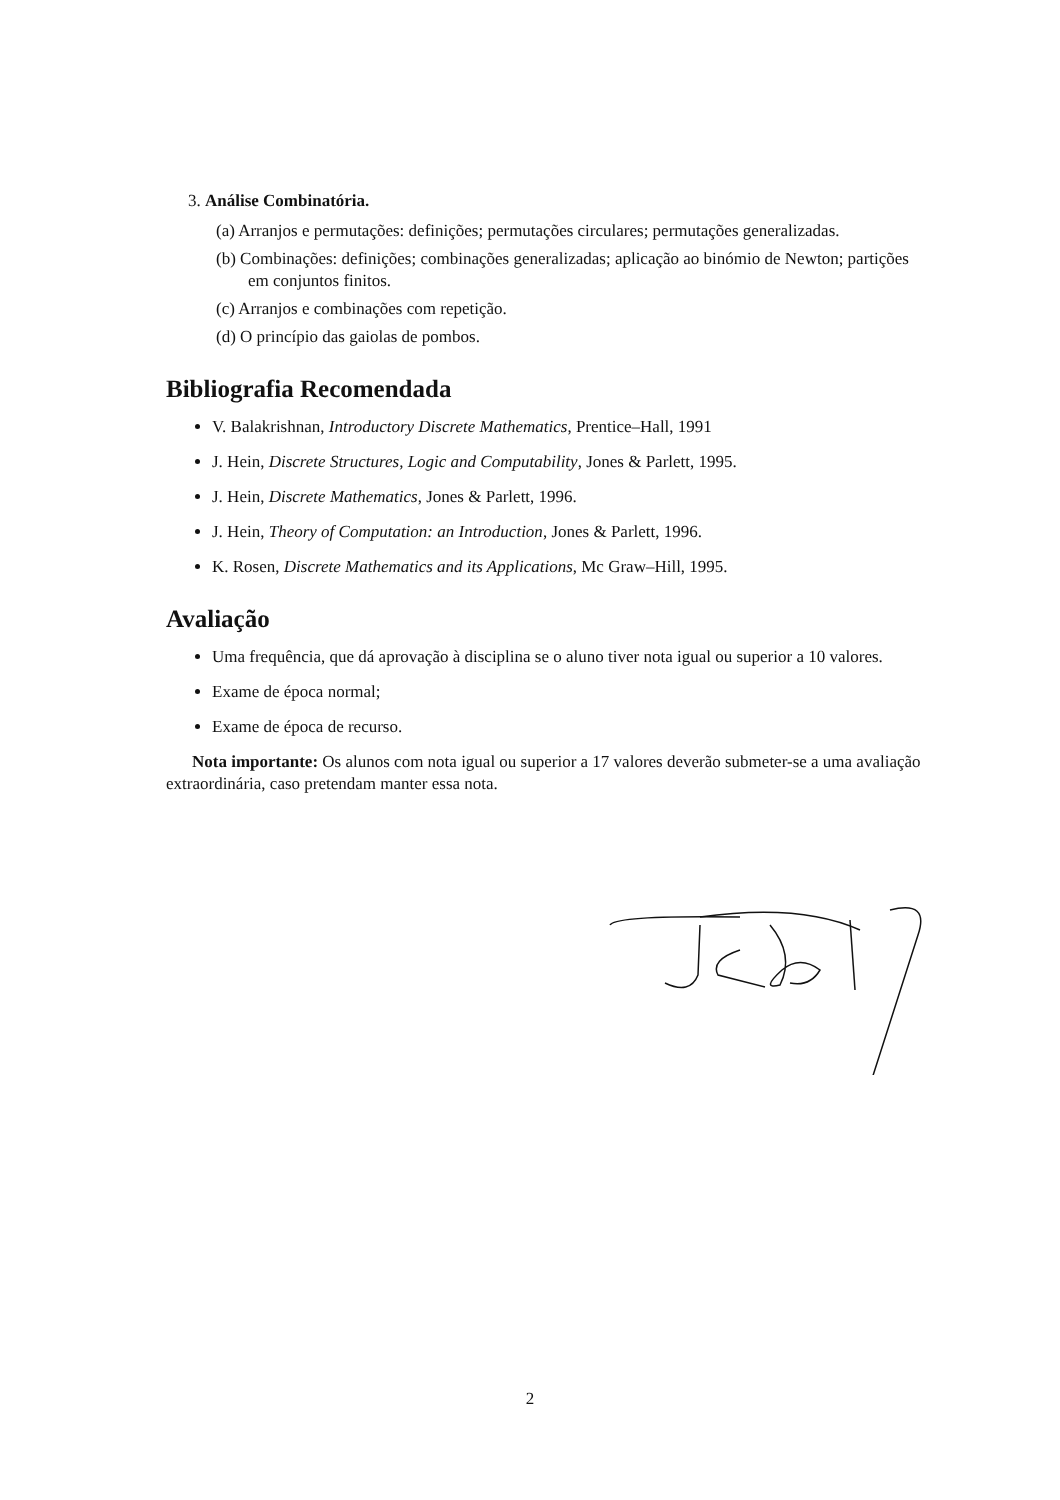3. Análise Combinatória.
(a) Arranjos e permutações: definições; permutações circulares; permutações generalizadas.
(b) Combinações: definições; combinações generalizadas; aplicação ao binómio de Newton; partições em conjuntos finitos.
(c) Arranjos e combinações com repetição.
(d) O princípio das gaiolas de pombos.
Bibliografia Recomendada
V. Balakrishnan, Introductory Discrete Mathematics, Prentice–Hall, 1991
J. Hein, Discrete Structures, Logic and Computability, Jones & Parlett, 1995.
J. Hein, Discrete Mathematics, Jones & Parlett, 1996.
J. Hein, Theory of Computation: an Introduction, Jones & Parlett, 1996.
K. Rosen, Discrete Mathematics and its Applications, Mc Graw–Hill, 1995.
Avaliação
Uma frequência, que dá aprovação à disciplina se o aluno tiver nota igual ou superior a 10 valores.
Exame de época normal;
Exame de época de recurso.
Nota importante: Os alunos com nota igual ou superior a 17 valores deverão submeter-se a uma avaliação extraordinária, caso pretendam manter essa nota.
2